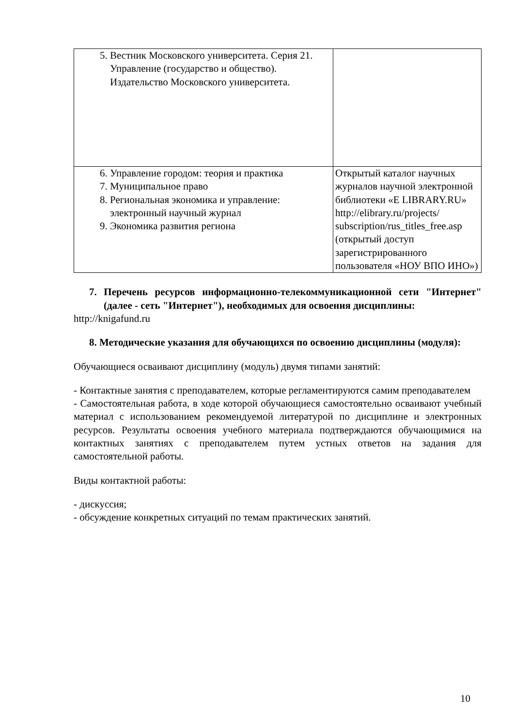| 5. Вестник Московского университета. Серия 21. Управление (государство и общество). Издательство Московского университета. | |
| 6. Управление городом: теория и практика 7. Муниципальное право 8. Региональная экономика и управление: электронный научный журнал 9. Экономика развития региона | Открытый каталог научных журналов научной электронной библиотеки «E LIBRARY.RU» http://elibrary.ru/projects/ subscription/rus_titles_free.asp (открытый доступ зарегистрированного пользователя «НОУ ВПО ИНО») |
7. Перечень ресурсов информационно-телекоммуникационной сети "Интернет" (далее - сеть "Интернет"), необходимых для освоения дисциплины:
http://knigafund.ru
8. Методические указания для обучающихся по освоению дисциплины (модуля):
Обучающиеся осваивают дисциплину (модуль) двумя типами занятий:
- Контактные занятия с преподавателем, которые регламентируются самим преподавателем
- Самостоятельная работа, в ходе которой обучающиеся самостоятельно осваивают учебный материал с использованием рекомендуемой литературой по дисциплине и электронных ресурсов. Результаты освоения учебного материала подтверждаются обучающимися на контактных занятиях с преподавателем путем устных ответов на задания для самостоятельной работы.
Виды контактной работы:
- дискуссия;
- обсуждение конкретных ситуаций по темам практических занятий.
10